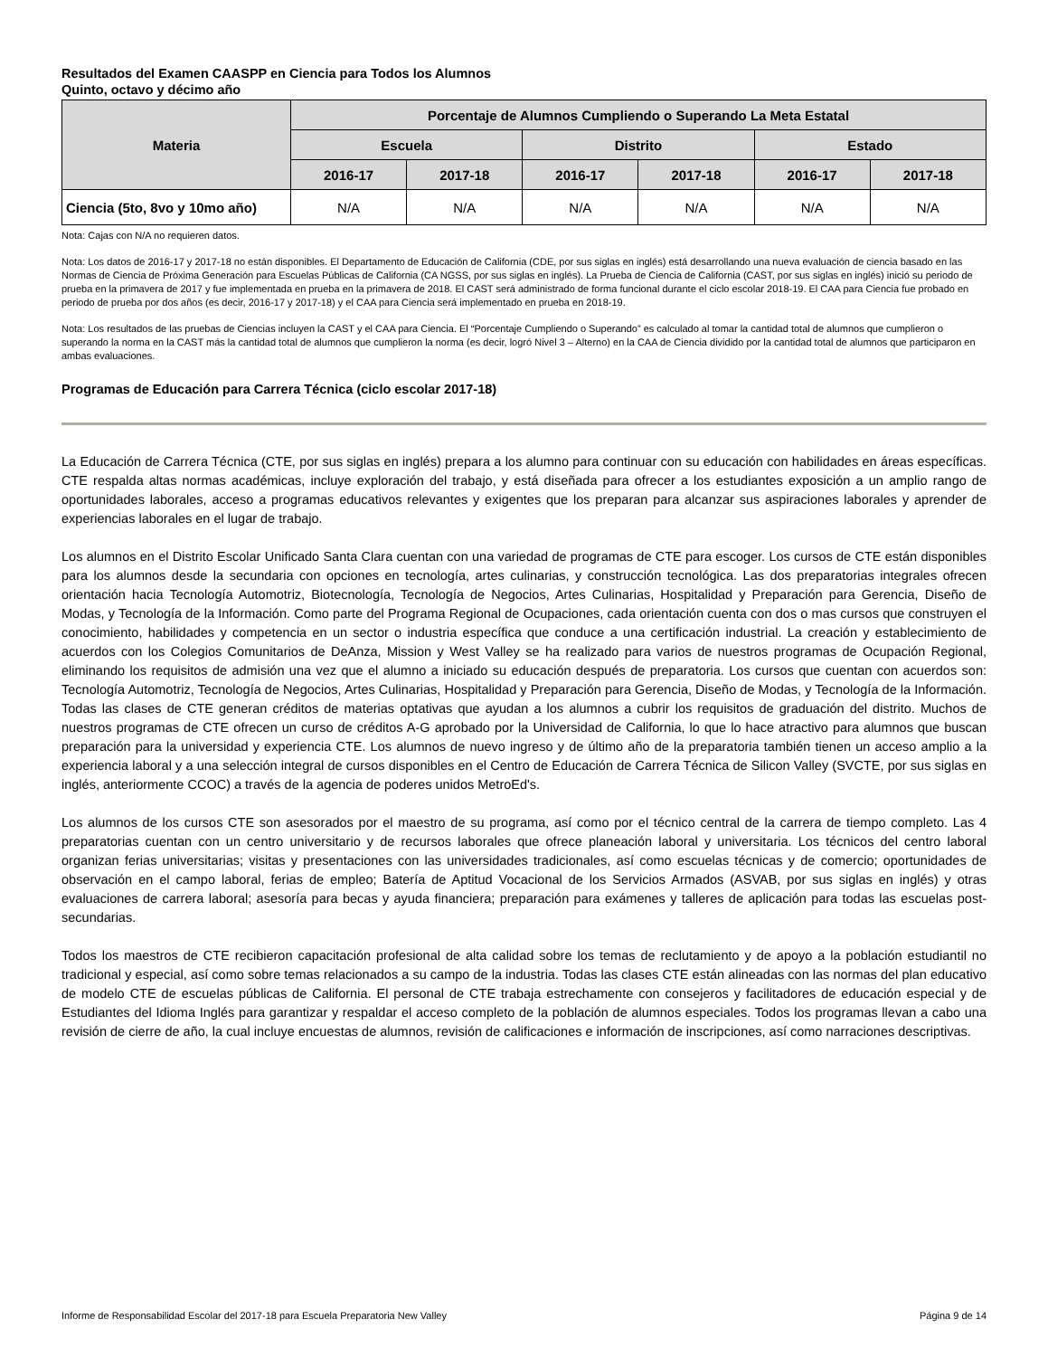Resultados del Examen CAASPP en Ciencia para Todos los Alumnos
Quinto, octavo y décimo año
| Materia | Porcentaje de Alumnos Cumpliendo o Superando La Meta Estatal | | | | | |
| --- | --- | --- | --- | --- | --- | --- |
| | Escuela | | Distrito | | Estado | |
| | 2016-17 | 2017-18 | 2016-17 | 2017-18 | 2016-17 | 2017-18 |
| Ciencia (5to, 8vo y 10mo año) | N/A | N/A | N/A | N/A | N/A | N/A |
Nota: Cajas con N/A no requieren datos.
Nota: Los datos de 2016-17 y 2017-18 no están disponibles. El Departamento de Educación de California (CDE, por sus siglas en inglés) está desarrollando una nueva evaluación de ciencia basado en las Normas de Ciencia de Próxima Generación para Escuelas Públicas de California (CA NGSS, por sus siglas en inglés). La Prueba de Ciencia de California (CAST, por sus siglas en inglés) inició su periodo de prueba en la primavera de 2017 y fue implementada en prueba en la primavera de 2018. El CAST será administrado de forma funcional durante el ciclo escolar 2018-19. El CAA para Ciencia fue probado en periodo de prueba por dos años (es decir, 2016-17 y 2017-18) y el CAA para Ciencia será implementado en prueba en 2018-19.
Nota: Los resultados de las pruebas de Ciencias incluyen la CAST y el CAA para Ciencia. El “Porcentaje Cumpliendo o Superando” es calculado al tomar la cantidad total de alumnos que cumplieron o superando la norma en la CAST más la cantidad total de alumnos que cumplieron la norma (es decir, logró Nivel 3 – Alterno) en la CAA de Ciencia dividido por la cantidad total de alumnos que participaron en ambas evaluaciones.
Programas de Educación para Carrera Técnica (ciclo escolar 2017-18)
La Educación de Carrera Técnica (CTE, por sus siglas en inglés) prepara a los alumno para continuar con su educación con habilidades en áreas específicas. CTE respalda altas normas académicas, incluye exploración del trabajo, y está diseñada para ofrecer a los estudiantes exposición a un amplio rango de oportunidades laborales, acceso a programas educativos relevantes y exigentes que los preparan para alcanzar sus aspiraciones laborales y aprender de experiencias laborales en el lugar de trabajo.
Los alumnos en el Distrito Escolar Unificado Santa Clara cuentan con una variedad de programas de CTE para escoger. Los cursos de CTE están disponibles para los alumnos desde la secundaria con opciones en tecnología, artes culinarias, y construcción tecnológica. Las dos preparatorias integrales ofrecen orientación hacia Tecnología Automotriz, Biotecnología, Tecnología de Negocios, Artes Culinarias, Hospitalidad y Preparación para Gerencia, Diseño de Modas, y Tecnología de la Información. Como parte del Programa Regional de Ocupaciones, cada orientación cuenta con dos o mas cursos que construyen el conocimiento, habilidades y competencia en un sector o industria específica que conduce a una certificación industrial. La creación y establecimiento de acuerdos con los Colegios Comunitarios de DeAnza, Mission y West Valley se ha realizado para varios de nuestros programas de Ocupación Regional, eliminando los requisitos de admisión una vez que el alumno a iniciado su educación después de preparatoria. Los cursos que cuentan con acuerdos son: Tecnología Automotriz, Tecnología de Negocios, Artes Culinarias, Hospitalidad y Preparación para Gerencia, Diseño de Modas, y Tecnología de la Información. Todas las clases de CTE generan créditos de materias optativas que ayudan a los alumnos a cubrir los requisitos de graduación del distrito. Muchos de nuestros programas de CTE ofrecen un curso de créditos A-G aprobado por la Universidad de California, lo que lo hace atractivo para alumnos que buscan preparación para la universidad y experiencia CTE. Los alumnos de nuevo ingreso y de último año de la preparatoria también tienen un acceso amplio a la experiencia laboral y a una selección integral de cursos disponibles en el Centro de Educación de Carrera Técnica de Silicon Valley (SVCTE, por sus siglas en inglés, anteriormente CCOC) a través de la agencia de poderes unidos MetroEd's.
Los alumnos de los cursos CTE son asesorados por el maestro de su programa, así como por el técnico central de la carrera de tiempo completo. Las 4 preparatorias cuentan con un centro universitario y de recursos laborales que ofrece planeación laboral y universitaria. Los técnicos del centro laboral organizan ferias universitarias; visitas y presentaciones con las universidades tradicionales, así como escuelas técnicas y de comercio; oportunidades de observación en el campo laboral, ferias de empleo; Batería de Aptitud Vocacional de los Servicios Armados (ASVAB, por sus siglas en inglés) y otras evaluaciones de carrera laboral; asesoría para becas y ayuda financiera; preparación para exámenes y talleres de aplicación para todas las escuelas post-secundarias.
Todos los maestros de CTE recibieron capacitación profesional de alta calidad sobre los temas de reclutamiento y de apoyo a la población estudiantil no tradicional y especial, así como sobre temas relacionados a su campo de la industria. Todas las clases CTE están alineadas con las normas del plan educativo de modelo CTE de escuelas públicas de California. El personal de CTE trabaja estrechamente con consejeros y facilitadores de educación especial y de Estudiantes del Idioma Inglés para garantizar y respaldar el acceso completo de la población de alumnos especiales. Todos los programas llevan a cabo una revisión de cierre de año, la cual incluye encuestas de alumnos, revisión de calificaciones e información de inscripciones, así como narraciones descriptivas.
Informe de Responsabilidad Escolar del 2017-18 para Escuela Preparatoria New Valley Página 9 de 14